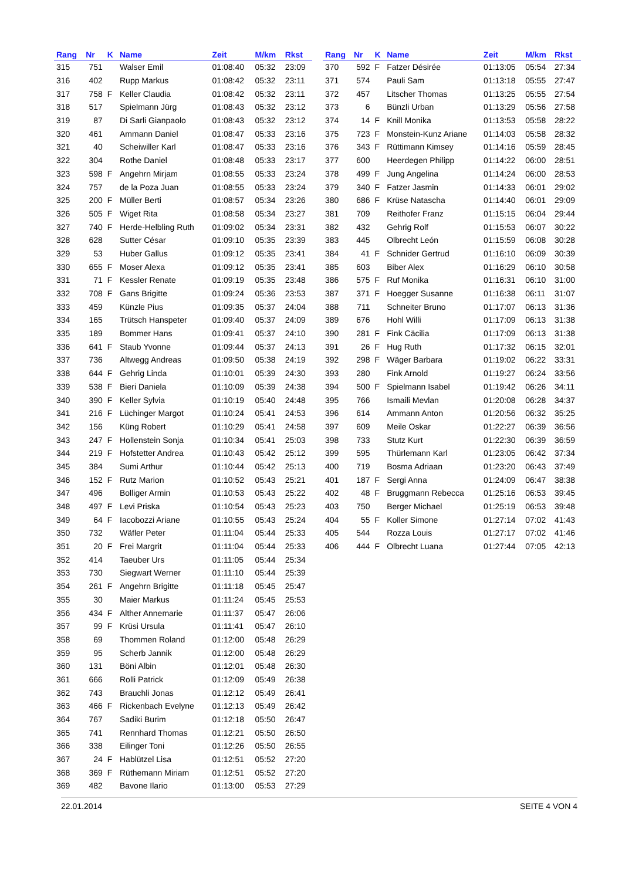| Rang | Nr | K | Name | Zeit | M/km | Rkst |
| --- | --- | --- | --- | --- | --- | --- |
| 315 | 751 | | Walser Emil | 01:08:40 | 05:32 | 23:09 |
| 316 | 402 | | Rupp Markus | 01:08:42 | 05:32 | 23:11 |
| 317 | 758 | F | Keller Claudia | 01:08:42 | 05:32 | 23:11 |
| 318 | 517 | | Spielmann Jürg | 01:08:43 | 05:32 | 23:12 |
| 319 | 87 | | Di Sarli Gianpaolo | 01:08:43 | 05:32 | 23:12 |
| 320 | 461 | | Ammann Daniel | 01:08:47 | 05:33 | 23:16 |
| 321 | 40 | | Scheiwiller Karl | 01:08:47 | 05:33 | 23:16 |
| 322 | 304 | | Rothe Daniel | 01:08:48 | 05:33 | 23:17 |
| 323 | 598 | F | Angehrn Mirjam | 01:08:55 | 05:33 | 23:24 |
| 324 | 757 | | de la Poza Juan | 01:08:55 | 05:33 | 23:24 |
| 325 | 200 | F | Müller Berti | 01:08:57 | 05:34 | 23:26 |
| 326 | 505 | F | Wiget Rita | 01:08:58 | 05:34 | 23:27 |
| 327 | 740 | F | Herde-Helbling Ruth | 01:09:02 | 05:34 | 23:31 |
| 328 | 628 | | Sutter César | 01:09:10 | 05:35 | 23:39 |
| 329 | 53 | | Huber Gallus | 01:09:12 | 05:35 | 23:41 |
| 330 | 655 | F | Moser Alexa | 01:09:12 | 05:35 | 23:41 |
| 331 | 71 | F | Kessler Renate | 01:09:19 | 05:35 | 23:48 |
| 332 | 708 | F | Gans Brigitte | 01:09:24 | 05:36 | 23:53 |
| 333 | 459 | | Künzle Pius | 01:09:35 | 05:37 | 24:04 |
| 334 | 165 | | Trütsch Hanspeter | 01:09:40 | 05:37 | 24:09 |
| 335 | 189 | | Bommer Hans | 01:09:41 | 05:37 | 24:10 |
| 336 | 641 | F | Staub Yvonne | 01:09:44 | 05:37 | 24:13 |
| 337 | 736 | | Altwegg Andreas | 01:09:50 | 05:38 | 24:19 |
| 338 | 644 | F | Gehrig Linda | 01:10:01 | 05:39 | 24:30 |
| 339 | 538 | F | Bieri Daniela | 01:10:09 | 05:39 | 24:38 |
| 340 | 390 | F | Keller Sylvia | 01:10:19 | 05:40 | 24:48 |
| 341 | 216 | F | Lüchinger Margot | 01:10:24 | 05:41 | 24:53 |
| 342 | 156 | | Küng Robert | 01:10:29 | 05:41 | 24:58 |
| 343 | 247 | F | Hollenstein Sonja | 01:10:34 | 05:41 | 25:03 |
| 344 | 219 | F | Hofstetter Andrea | 01:10:43 | 05:42 | 25:12 |
| 345 | 384 | | Sumi Arthur | 01:10:44 | 05:42 | 25:13 |
| 346 | 152 | F | Rutz Marion | 01:10:52 | 05:43 | 25:21 |
| 347 | 496 | | Bolliger Armin | 01:10:53 | 05:43 | 25:22 |
| 348 | 497 | F | Levi Priska | 01:10:54 | 05:43 | 25:23 |
| 349 | 64 | F | Iacobozzi Ariane | 01:10:55 | 05:43 | 25:24 |
| 350 | 732 | | Wäfler Peter | 01:11:04 | 05:44 | 25:33 |
| 351 | 20 | F | Frei Margrit | 01:11:04 | 05:44 | 25:33 |
| 352 | 414 | | Taeuber Urs | 01:11:05 | 05:44 | 25:34 |
| 353 | 730 | | Siegwart Werner | 01:11:10 | 05:44 | 25:39 |
| 354 | 261 | F | Angehrn Brigitte | 01:11:18 | 05:45 | 25:47 |
| 355 | 30 | | Maier Markus | 01:11:24 | 05:45 | 25:53 |
| 356 | 434 | F | Alther Annemarie | 01:11:37 | 05:47 | 26:06 |
| 357 | 99 | F | Krüsi Ursula | 01:11:41 | 05:47 | 26:10 |
| 358 | 69 | | Thommen Roland | 01:12:00 | 05:48 | 26:29 |
| 359 | 95 | | Scherb Jannik | 01:12:00 | 05:48 | 26:29 |
| 360 | 131 | | Böni Albin | 01:12:01 | 05:48 | 26:30 |
| 361 | 666 | | Rolli Patrick | 01:12:09 | 05:49 | 26:38 |
| 362 | 743 | | Brauchli Jonas | 01:12:12 | 05:49 | 26:41 |
| 363 | 466 | F | Rickenbach Evelyne | 01:12:13 | 05:49 | 26:42 |
| 364 | 767 | | Sadiki Burim | 01:12:18 | 05:50 | 26:47 |
| 365 | 741 | | Rennhard Thomas | 01:12:21 | 05:50 | 26:50 |
| 366 | 338 | | Eilinger Toni | 01:12:26 | 05:50 | 26:55 |
| 367 | 24 | F | Hablützel Lisa | 01:12:51 | 05:52 | 27:20 |
| 368 | 369 | F | Rüthemann Miriam | 01:12:51 | 05:52 | 27:20 |
| 369 | 482 | | Bavone Ilario | 01:13:00 | 05:53 | 27:29 |
| Rang | Nr | K | Name | Zeit | M/km | Rkst |
| --- | --- | --- | --- | --- | --- | --- |
| 370 | 592 | F | Fatzer Désirée | 01:13:05 | 05:54 | 27:34 |
| 371 | 574 | | Pauli Sam | 01:13:18 | 05:55 | 27:47 |
| 372 | 457 | | Litscher Thomas | 01:13:25 | 05:55 | 27:54 |
| 373 | 6 | | Bünzli Urban | 01:13:29 | 05:56 | 27:58 |
| 374 | 14 | F | Knill Monika | 01:13:53 | 05:58 | 28:22 |
| 375 | 723 | F | Monstein-Kunz Ariane | 01:14:03 | 05:58 | 28:32 |
| 376 | 343 | F | Rüttimann Kimsey | 01:14:16 | 05:59 | 28:45 |
| 377 | 600 | | Heerdegen Philipp | 01:14:22 | 06:00 | 28:51 |
| 378 | 499 | F | Jung Angelina | 01:14:24 | 06:00 | 28:53 |
| 379 | 340 | F | Fatzer Jasmin | 01:14:33 | 06:01 | 29:02 |
| 380 | 686 | F | Krüse Natascha | 01:14:40 | 06:01 | 29:09 |
| 381 | 709 | | Reithofer Franz | 01:15:15 | 06:04 | 29:44 |
| 382 | 432 | | Gehrig Rolf | 01:15:53 | 06:07 | 30:22 |
| 383 | 445 | | Olbrecht León | 01:15:59 | 06:08 | 30:28 |
| 384 | 41 | F | Schnider Gertrud | 01:16:10 | 06:09 | 30:39 |
| 385 | 603 | | Biber Alex | 01:16:29 | 06:10 | 30:58 |
| 386 | 575 | F | Ruf Monika | 01:16:31 | 06:10 | 31:00 |
| 387 | 371 | F | Hoegger Susanne | 01:16:38 | 06:11 | 31:07 |
| 388 | 711 | | Schneiter Bruno | 01:17:07 | 06:13 | 31:36 |
| 389 | 676 | | Hohl Willi | 01:17:09 | 06:13 | 31:38 |
| 390 | 281 | F | Fink Cäcilia | 01:17:09 | 06:13 | 31:38 |
| 391 | 26 | F | Hug Ruth | 01:17:32 | 06:15 | 32:01 |
| 392 | 298 | F | Wäger Barbara | 01:19:02 | 06:22 | 33:31 |
| 393 | 280 | | Fink Arnold | 01:19:27 | 06:24 | 33:56 |
| 394 | 500 | F | Spielmann Isabel | 01:19:42 | 06:26 | 34:11 |
| 395 | 766 | | Ismaili Mevlan | 01:20:08 | 06:28 | 34:37 |
| 396 | 614 | | Ammann Anton | 01:20:56 | 06:32 | 35:25 |
| 397 | 609 | | Meile Oskar | 01:22:27 | 06:39 | 36:56 |
| 398 | 733 | | Stutz Kurt | 01:22:30 | 06:39 | 36:59 |
| 399 | 595 | | Thürlemann Karl | 01:23:05 | 06:42 | 37:34 |
| 400 | 719 | | Bosma Adriaan | 01:23:20 | 06:43 | 37:49 |
| 401 | 187 | F | Sergi Anna | 01:24:09 | 06:47 | 38:38 |
| 402 | 48 | F | Bruggmann Rebecca | 01:25:16 | 06:53 | 39:45 |
| 403 | 750 | | Berger Michael | 01:25:19 | 06:53 | 39:48 |
| 404 | 55 | F | Koller Simone | 01:27:14 | 07:02 | 41:43 |
| 405 | 544 | | Rozza Louis | 01:27:17 | 07:02 | 41:46 |
| 406 | 444 | F | Olbrecht Luana | 01:27:44 | 07:05 | 42:13 |
22.01.2014 SEITE 4 VON 4